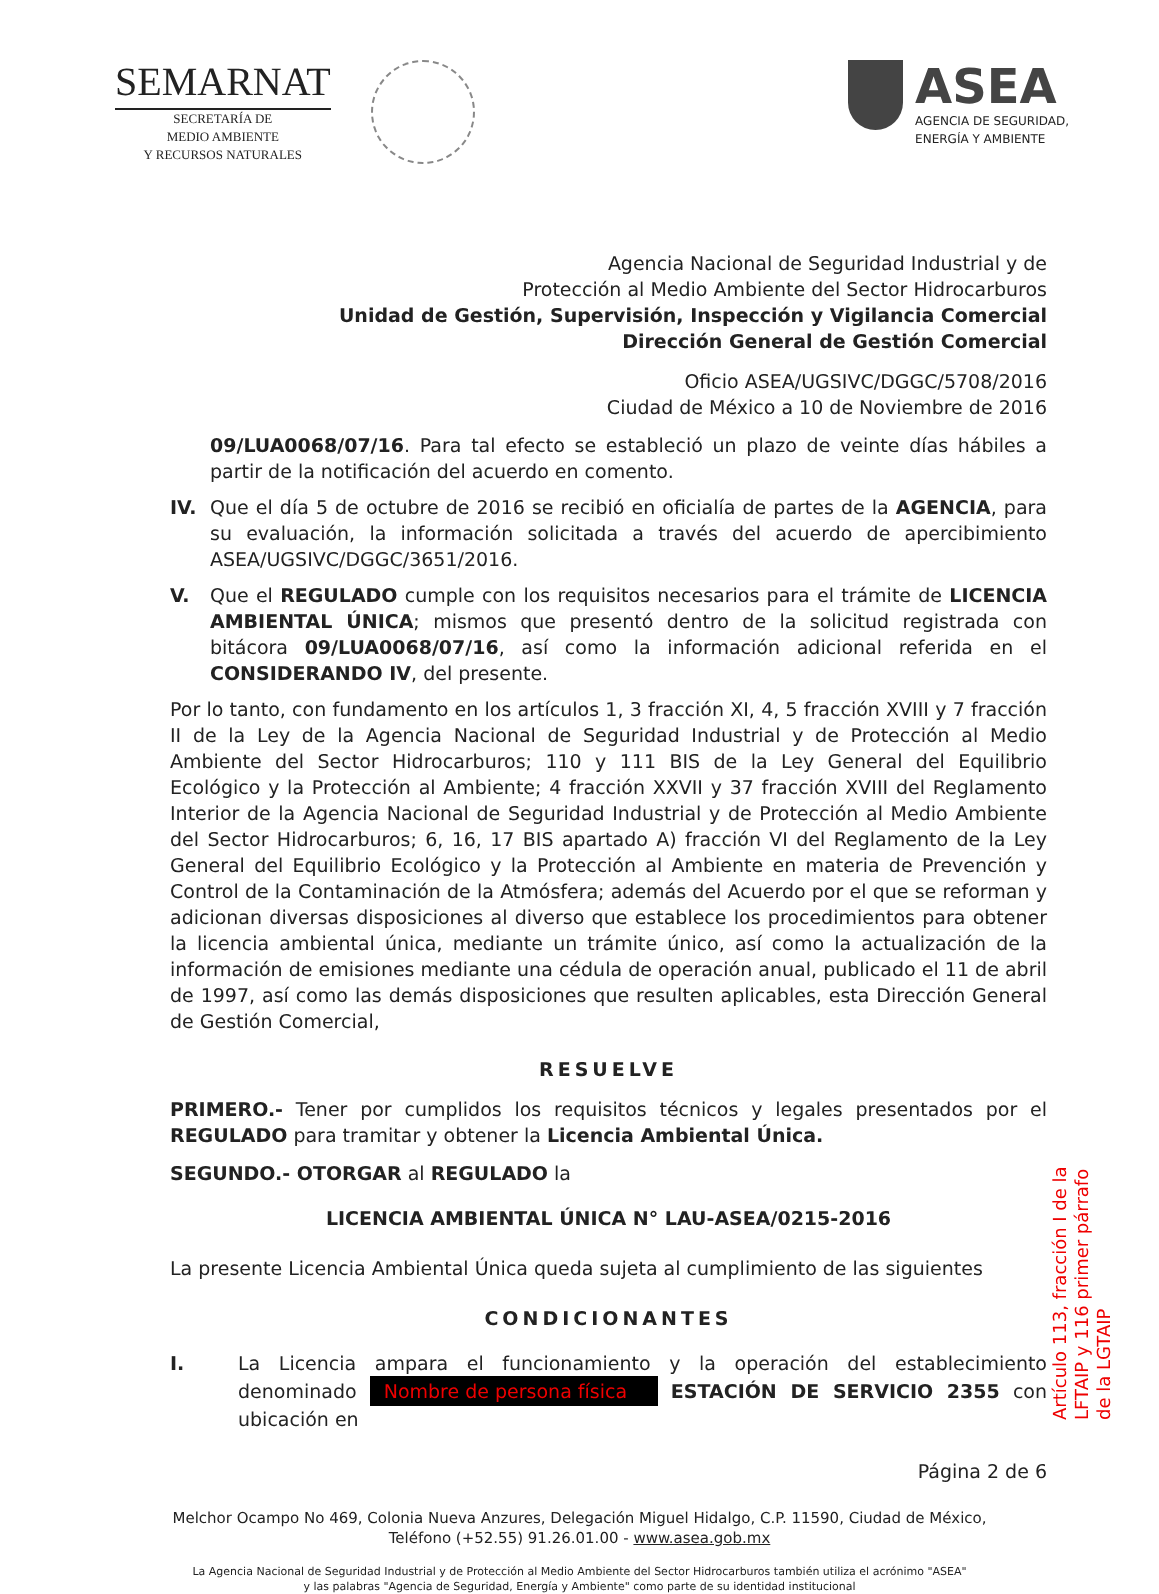SEMARNAT
SECRETARÍA DE
MEDIO AMBIENTE
Y RECURSOS NATURALES
ASEA
AGENCIA DE SEGURIDAD,
ENERGÍA Y AMBIENTE
Agencia Nacional de Seguridad Industrial y de
Protección al Medio Ambiente del Sector Hidrocarburos
Unidad de Gestión, Supervisión, Inspección y Vigilancia Comercial
Dirección General de Gestión Comercial
Oficio ASEA/UGSIVC/DGGC/5708/2016
Ciudad de México a 10 de Noviembre de 2016
09/LUA0068/07/16. Para tal efecto se estableció un plazo de veinte días hábiles a partir de la notificación del acuerdo en comento.
IV. Que el día 5 de octubre de 2016 se recibió en oficialía de partes de la AGENCIA, para su evaluación, la información solicitada a través del acuerdo de apercibimiento ASEA/UGSIVC/DGGC/3651/2016.
V. Que el REGULADO cumple con los requisitos necesarios para el trámite de LICENCIA AMBIENTAL ÚNICA; mismos que presentó dentro de la solicitud registrada con bitácora 09/LUA0068/07/16, así como la información adicional referida en el CONSIDERANDO IV, del presente.
Por lo tanto, con fundamento en los artículos 1, 3 fracción XI, 4, 5 fracción XVIII y 7 fracción II de la Ley de la Agencia Nacional de Seguridad Industrial y de Protección al Medio Ambiente del Sector Hidrocarburos; 110 y 111 BIS de la Ley General del Equilibrio Ecológico y la Protección al Ambiente; 4 fracción XXVII y 37 fracción XVIII del Reglamento Interior de la Agencia Nacional de Seguridad Industrial y de Protección al Medio Ambiente del Sector Hidrocarburos; 6, 16, 17 BIS apartado A) fracción VI del Reglamento de la Ley General del Equilibrio Ecológico y la Protección al Ambiente en materia de Prevención y Control de la Contaminación de la Atmósfera; además del Acuerdo por el que se reforman y adicionan diversas disposiciones al diverso que establece los procedimientos para obtener la licencia ambiental única, mediante un trámite único, así como la actualización de la información de emisiones mediante una cédula de operación anual, publicado el 11 de abril de 1997, así como las demás disposiciones que resulten aplicables, esta Dirección General de Gestión Comercial,
RESUELVE
PRIMERO.- Tener por cumplidos los requisitos técnicos y legales presentados por el REGULADO para tramitar y obtener la Licencia Ambiental Única.
SEGUNDO.- OTORGAR al REGULADO la
LICENCIA AMBIENTAL ÚNICA N° LAU-ASEA/0215-2016
La presente Licencia Ambiental Única queda sujeta al cumplimiento de las siguientes
CONDICIONANTES
I. La Licencia ampara el funcionamiento y la operación del establecimiento denominado Nombre de persona física ESTACIÓN DE SERVICIO 2355 con ubicación en
Página 2 de 6
Melchor Ocampo No 469, Colonia Nueva Anzures, Delegación Miguel Hidalgo, C.P. 11590, Ciudad de México,
Teléfono (+52.55) 91.26.01.00 - www.asea.gob.mx
La Agencia Nacional de Seguridad Industrial y de Protección al Medio Ambiente del Sector Hidrocarburos también utiliza el acrónimo "ASEA"
y las palabras "Agencia de Seguridad, Energía y Ambiente" como parte de su identidad institucional
Artículo 113, fracción I de la LFTAIP y 116 primer párrafo de la LGTAIP